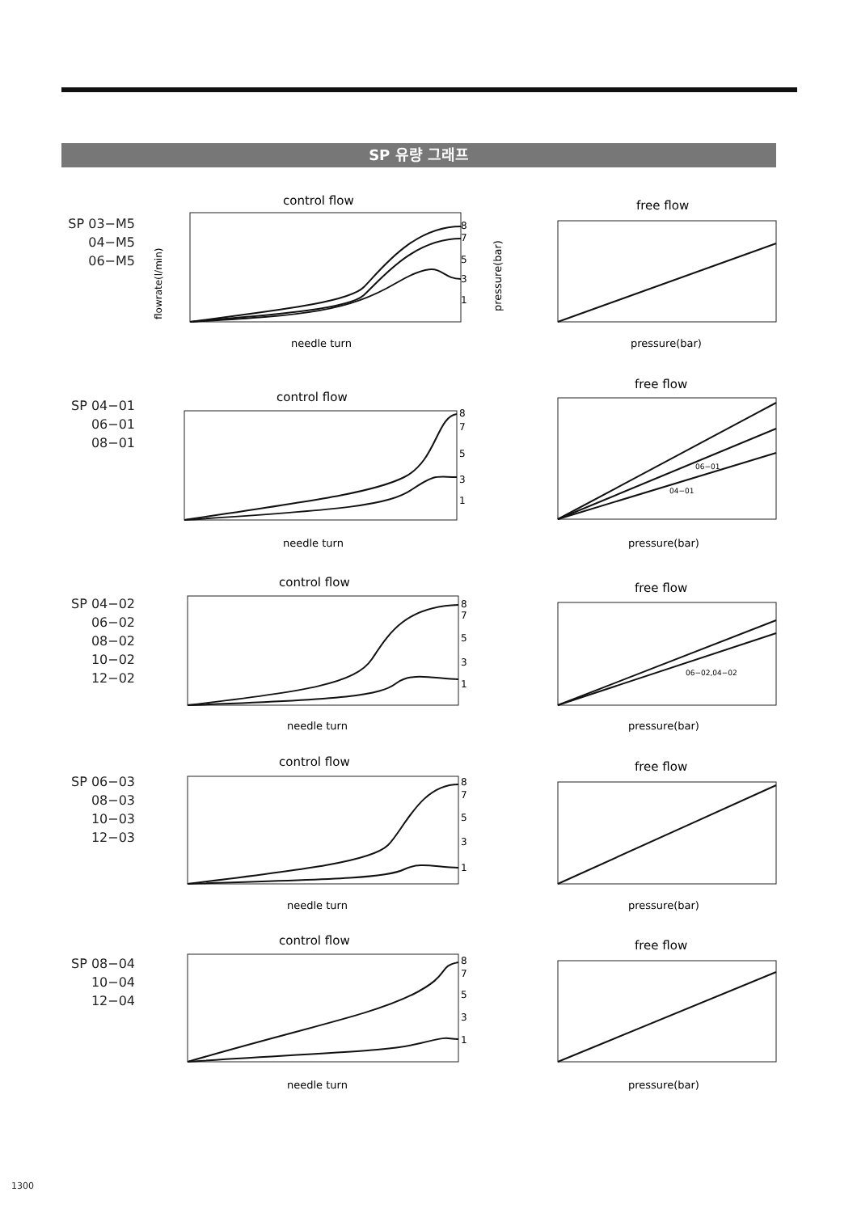SP 유량 그래프
SP 03−M5
04−M5
06−M5
control flow
flowrate(l/min)
8
7
5
3
1
needle turn
pressure(bar)
free flow
pressure(bar)
SP 04−01
06−01
08−01
control flow
8
7
5
3
1
needle turn
free flow
06−01
04−01
pressure(bar)
SP 04−02
06−02
08−02
10−02
12−02
control flow
8
7
5
3
1
needle turn
free flow
06−02,04−02
pressure(bar)
SP 06−03
08−03
10−03
12−03
control flow
8
7
5
3
1
needle turn
free flow
pressure(bar)
SP 08−04
10−04
12−04
control flow
8
7
5
3
1
needle turn
free flow
pressure(bar)
1300